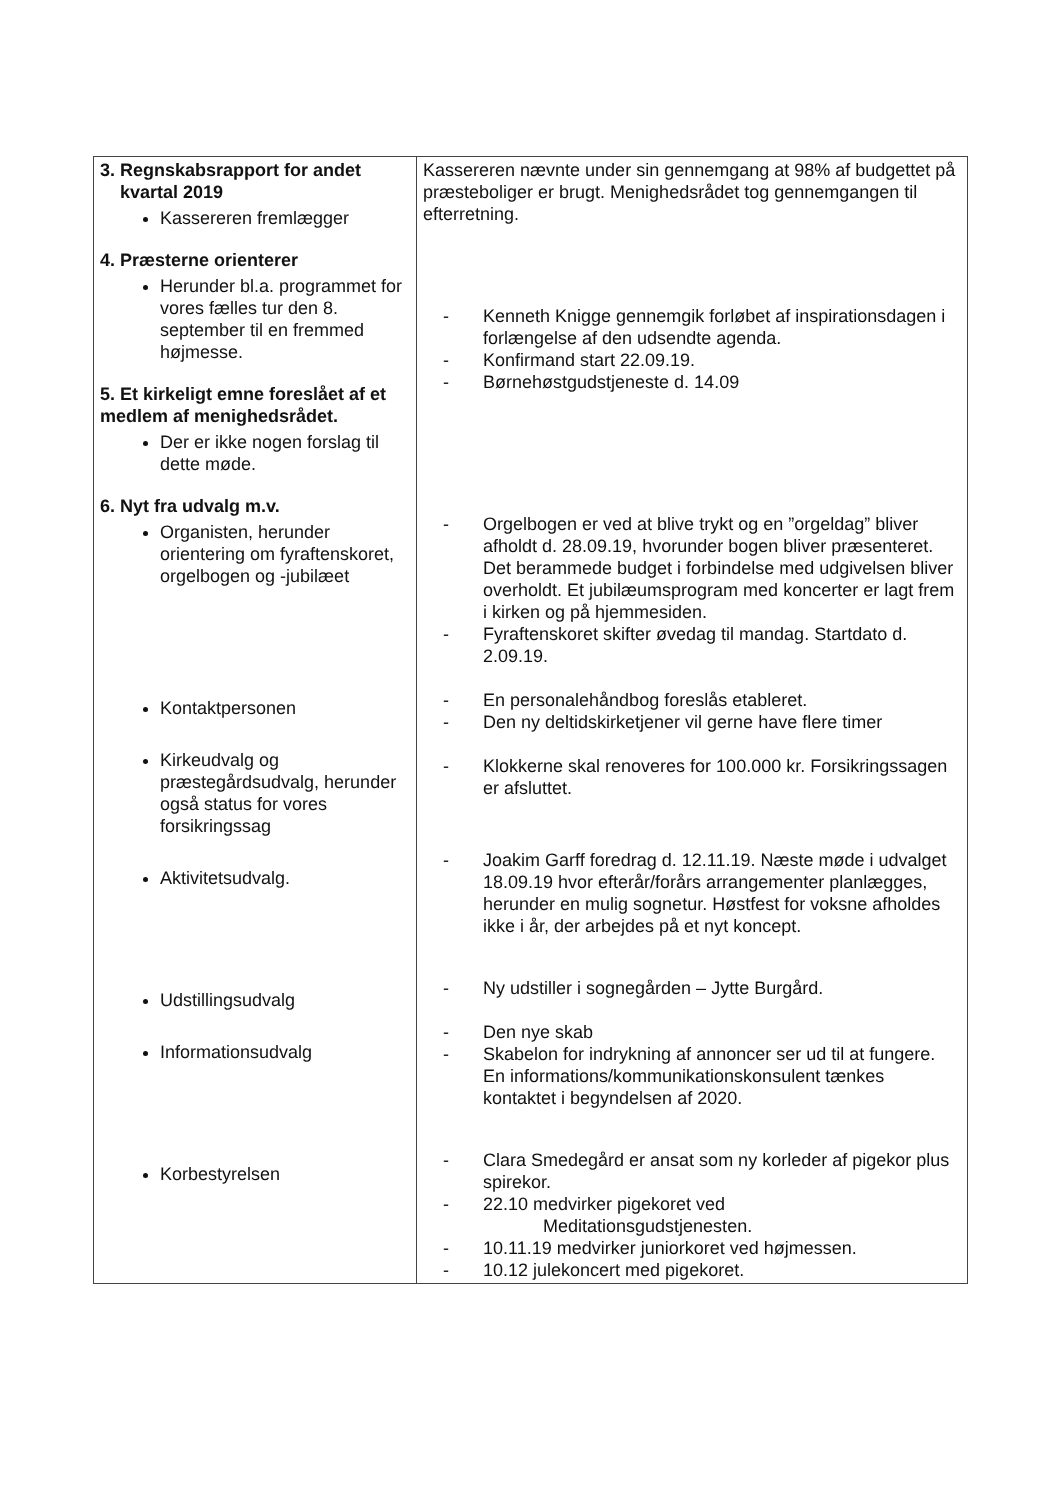| 3. Regnskabsrapport for andet kvartal 2019 Kassereren fremlægger 4. Præsterne orienterer Herunder bl.a. programmet for vores fælles tur den 8. september til en fremmed højmesse. 5. Et kirkeligt emne foreslået af et medlem af menighedsrådet. Der er ikke nogen forslag til dette møde. 6. Nyt fra udvalg m.v. Organisten, herunder orientering om fyraftenskoret, orgelbogen og -jubilæet Kontaktpersonen Kirkeudvalg og præstegårdsudvalg, herunder også status for vores forsikringssag Aktivitetsudvalg. Udstillingsudvalg Informationsudvalg Korbestyrelsen | Kassereren nævnte under sin gennemgang at 98% af budgettet på præsteboliger er brugt. Menighedsrådet tog gennemgangen til efterretning. - Kenneth Knigge gennemgik forløbet af inspirationsdagen i forlængelse af den udsendte agenda. - Konfirmand start 22.09.19. - Børnehøstgudstjeneste d. 14.09 - Orgelbogen er ved at blive trykt og en ”orgeldag” bliver afholdt d. 28.09.19, hvorunder bogen bliver præsenteret. Det berammede budget i forbindelse med udgivelsen bliver overholdt. Et jubilæumsprogram med koncerter er lagt frem i kirken og på hjemmesiden. - Fyraftenskoret skifter øvedag til mandag. Startdato d. 2.09.19. - En personalehåndbog foreslås etableret. - Den ny deltidskirketjener vil gerne have flere timer - Klokkerne skal renoveres for 100.000 kr. Forsikringssagen er afsluttet. - Joakim Garff foredrag d. 12.11.19. Næste møde i udvalget 18.09.19 hvor efterår/forårs arrangementer planlægges, herunder en mulig sognetur. Høstfest for voksne afholdes ikke i år, der arbejdes på et nyt koncept. - Ny udstiller i sognegården – Jytte Burgård. - Den nye skab - Skabelon for indrykning af annoncer ser ud til at fungere. En informations/kommunikationskonsulent tænkes kontaktet i begyndelsen af 2020. - Clara Smedegård er ansat som ny korleder af pigekor plus spirekor. - 22.10 medvirker pigekoret ved Meditationsgudstjenesten. - 10.11.19 medvirker juniorkoret ved højmessen. - 10.12 julekoncert med pigekoret. |